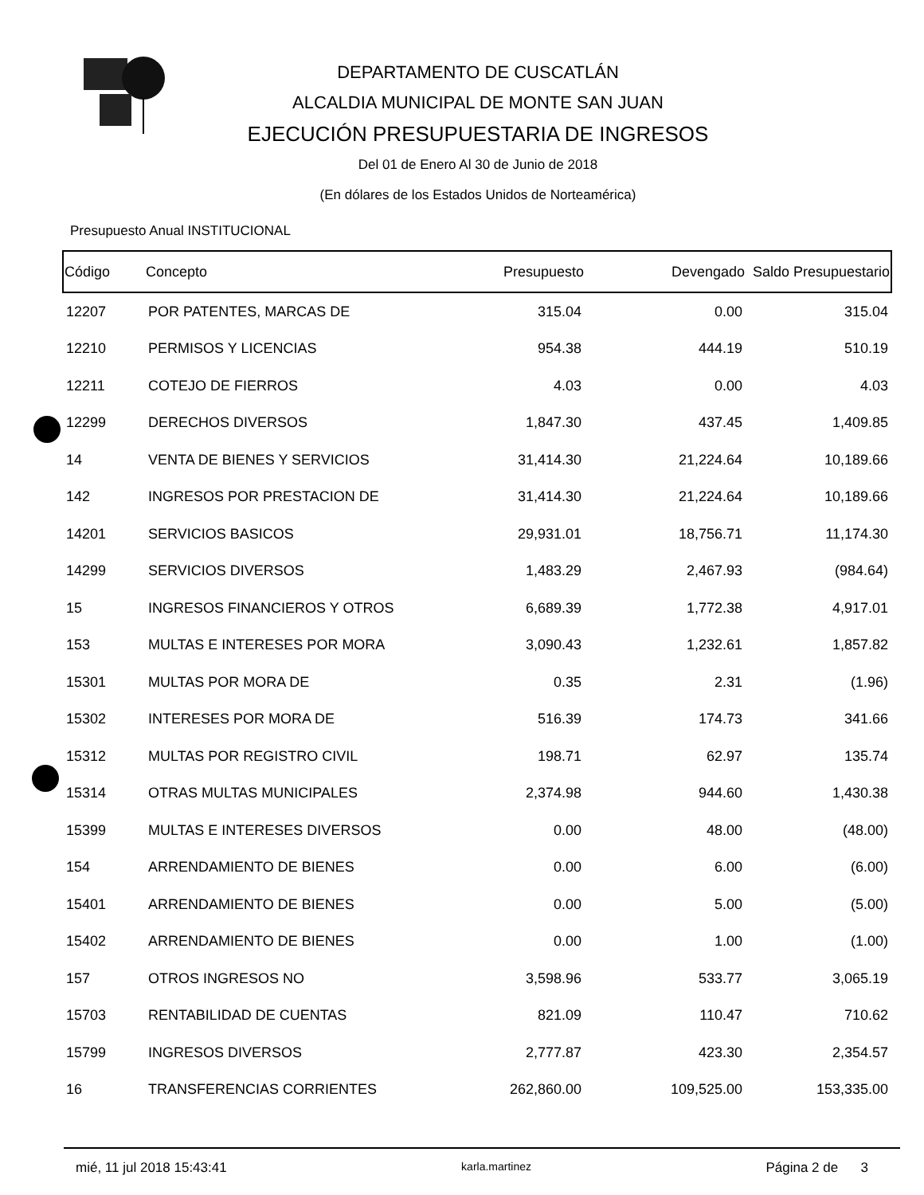DEPARTAMENTO DE CUSCATLÁN
ALCALDIA MUNICIPAL DE MONTE SAN JUAN
EJECUCIÓN PRESUPUESTARIA DE INGRESOS
Del 01 de Enero Al 30 de Junio de 2018
(En dólares de los Estados Unidos de Norteamérica)
Presupuesto Anual INSTITUCIONAL
| Código | Concepto | Presupuesto | Devengado | Saldo Presupuestario |
| --- | --- | --- | --- | --- |
| 12207 | POR PATENTES, MARCAS DE | 315.04 | 0.00 | 315.04 |
| 12210 | PERMISOS Y LICENCIAS | 954.38 | 444.19 | 510.19 |
| 12211 | COTEJO DE FIERROS | 4.03 | 0.00 | 4.03 |
| 12299 | DERECHOS DIVERSOS | 1,847.30 | 437.45 | 1,409.85 |
| 14 | VENTA DE BIENES Y SERVICIOS | 31,414.30 | 21,224.64 | 10,189.66 |
| 142 | INGRESOS POR PRESTACION DE | 31,414.30 | 21,224.64 | 10,189.66 |
| 14201 | SERVICIOS BASICOS | 29,931.01 | 18,756.71 | 11,174.30 |
| 14299 | SERVICIOS DIVERSOS | 1,483.29 | 2,467.93 | (984.64) |
| 15 | INGRESOS FINANCIEROS Y OTROS | 6,689.39 | 1,772.38 | 4,917.01 |
| 153 | MULTAS E INTERESES POR MORA | 3,090.43 | 1,232.61 | 1,857.82 |
| 15301 | MULTAS POR MORA DE | 0.35 | 2.31 | (1.96) |
| 15302 | INTERESES POR MORA DE | 516.39 | 174.73 | 341.66 |
| 15312 | MULTAS POR REGISTRO CIVIL | 198.71 | 62.97 | 135.74 |
| 15314 | OTRAS MULTAS MUNICIPALES | 2,374.98 | 944.60 | 1,430.38 |
| 15399 | MULTAS E INTERESES DIVERSOS | 0.00 | 48.00 | (48.00) |
| 154 | ARRENDAMIENTO DE BIENES | 0.00 | 6.00 | (6.00) |
| 15401 | ARRENDAMIENTO DE BIENES | 0.00 | 5.00 | (5.00) |
| 15402 | ARRENDAMIENTO DE BIENES | 0.00 | 1.00 | (1.00) |
| 157 | OTROS INGRESOS NO | 3,598.96 | 533.77 | 3,065.19 |
| 15703 | RENTABILIDAD DE CUENTAS | 821.09 | 110.47 | 710.62 |
| 15799 | INGRESOS DIVERSOS | 2,777.87 | 423.30 | 2,354.57 |
| 16 | TRANSFERENCIAS CORRIENTES | 262,860.00 | 109,525.00 | 153,335.00 |
mié, 11 jul 2018 15:43:41 karla.martinez Página 2 de 3